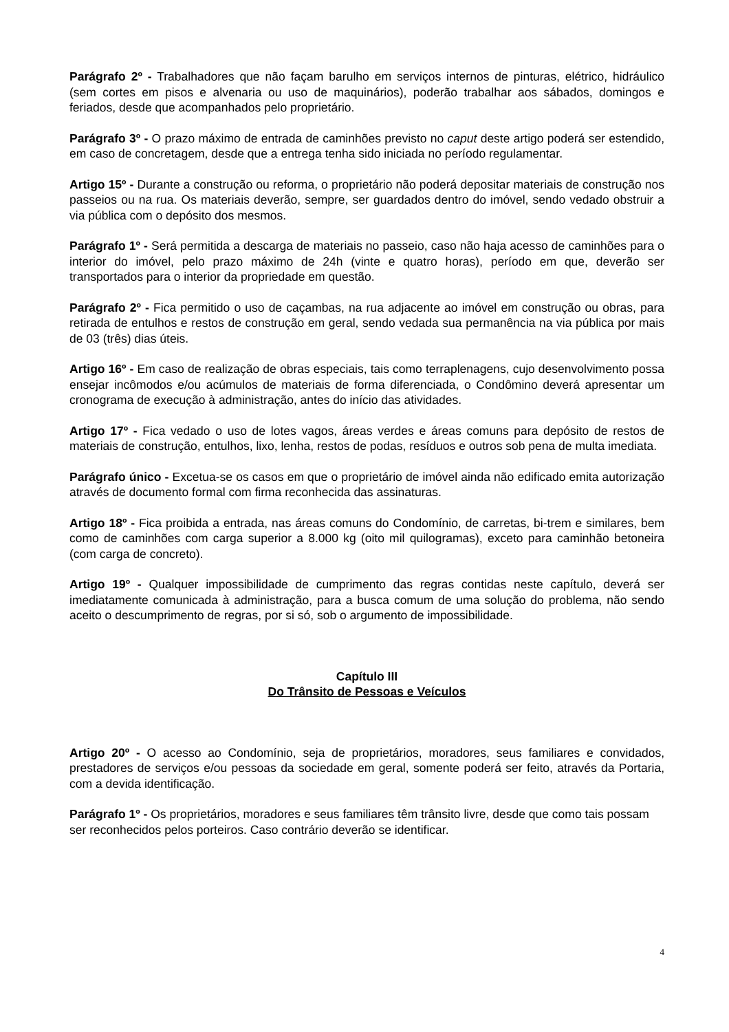Parágrafo 2º - Trabalhadores que não façam barulho em serviços internos de pinturas, elétrico, hidráulico (sem cortes em pisos e alvenaria ou uso de maquinários), poderão trabalhar aos sábados, domingos e feriados, desde que acompanhados pelo proprietário.
Parágrafo 3º - O prazo máximo de entrada de caminhões previsto no caput deste artigo poderá ser estendido, em caso de concretagem, desde que a entrega tenha sido iniciada no período regulamentar.
Artigo 15º - Durante a construção ou reforma, o proprietário não poderá depositar materiais de construção nos passeios ou na rua. Os materiais deverão, sempre, ser guardados dentro do imóvel, sendo vedado obstruir a via pública com o depósito dos mesmos.
Parágrafo 1º - Será permitida a descarga de materiais no passeio, caso não haja acesso de caminhões para o interior do imóvel, pelo prazo máximo de 24h (vinte e quatro horas), período em que, deverão ser transportados para o interior da propriedade em questão.
Parágrafo 2º - Fica permitido o uso de caçambas, na rua adjacente ao imóvel em construção ou obras, para retirada de entulhos e restos de construção em geral, sendo vedada sua permanência na via pública por mais de 03 (três) dias úteis.
Artigo 16º - Em caso de realização de obras especiais, tais como terraplenagens, cujo desenvolvimento possa ensejar incômodos e/ou acúmulos de materiais de forma diferenciada, o Condômino deverá apresentar um cronograma de execução à administração, antes do início das atividades.
Artigo 17º - Fica vedado o uso de lotes vagos, áreas verdes e áreas comuns para depósito de restos de materiais de construção, entulhos, lixo, lenha, restos de podas, resíduos e outros sob pena de multa imediata.
Parágrafo único - Excetua-se os casos em que o proprietário de imóvel ainda não edificado emita autorização através de documento formal com firma reconhecida das assinaturas.
Artigo 18º - Fica proibida a entrada, nas áreas comuns do Condomínio, de carretas, bi-trem e similares, bem como de caminhões com carga superior a 8.000 kg (oito mil quilogramas), exceto para caminhão betoneira (com carga de concreto).
Artigo 19º - Qualquer impossibilidade de cumprimento das regras contidas neste capítulo, deverá ser imediatamente comunicada à administração, para a busca comum de uma solução do problema, não sendo aceito o descumprimento de regras, por si só, sob o argumento de impossibilidade.
Capítulo III
Do Trânsito de Pessoas e Veículos
Artigo 20º - O acesso ao Condomínio, seja de proprietários, moradores, seus familiares e convidados, prestadores de serviços e/ou pessoas da sociedade em geral, somente poderá ser feito, através da Portaria, com a devida identificação.
Parágrafo 1º - Os proprietários, moradores e seus familiares têm trânsito livre, desde que como tais possam ser reconhecidos pelos porteiros. Caso contrário deverão se identificar.
4